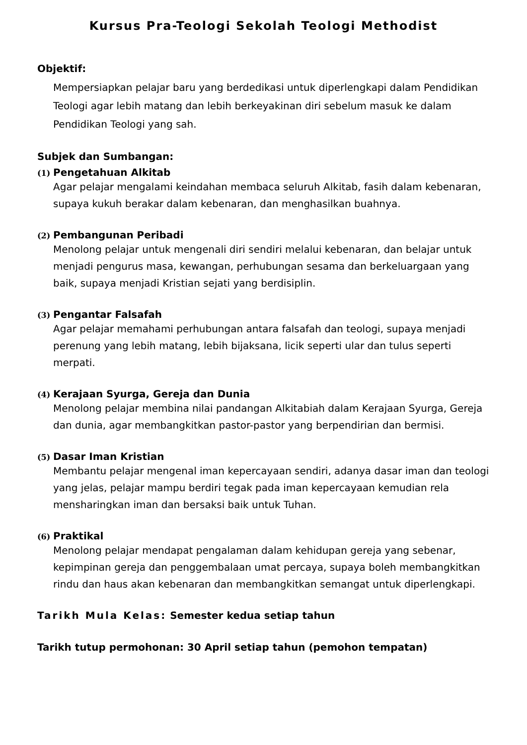Kursus Pra-Teologi Sekolah Teologi Methodist
Objektif:
Mempersiapkan pelajar baru yang berdedikasi untuk diperlengkapi dalam Pendidikan Teologi agar lebih matang dan lebih berkeyakinan diri sebelum masuk ke dalam Pendidikan Teologi yang sah.
Subjek dan Sumbangan:
(1) Pengetahuan Alkitab
Agar pelajar mengalami keindahan membaca seluruh Alkitab, fasih dalam kebenaran, supaya kukuh berakar dalam kebenaran, dan menghasilkan buahnya.
(2) Pembangunan Peribadi
Menolong pelajar untuk mengenali diri sendiri melalui kebenaran, dan belajar untuk menjadi pengurus masa, kewangan, perhubungan sesama dan berkeluargaan yang baik, supaya menjadi Kristian sejati yang berdisiplin.
(3) Pengantar Falsafah
Agar pelajar memahami perhubungan antara falsafah dan teologi, supaya menjadi perenung yang lebih matang, lebih bijaksana, licik seperti ular dan tulus seperti merpati.
(4) Kerajaan Syurga, Gereja dan Dunia
Menolong pelajar membina nilai pandangan Alkitabiah dalam Kerajaan Syurga, Gereja dan dunia, agar membangkitkan pastor-pastor yang berpendirian dan bermisi.
(5) Dasar Iman Kristian
Membantu pelajar mengenal iman kepercayaan sendiri, adanya dasar iman dan teologi yang jelas, pelajar mampu berdiri tegak pada iman kepercayaan kemudian rela mensharingkan iman dan bersaksi baik untuk Tuhan.
(6) Praktikal
Menolong pelajar mendapat pengalaman dalam kehidupan gereja yang sebenar, kepimpinan gereja dan penggembalaan umat percaya, supaya boleh membangkitkan rindu dan haus akan kebenaran dan membangkitkan semangat untuk diperlengkapi.
Tarikh Mula Kelas: Semester kedua setiap tahun
Tarikh tutup permohonan: 30 April setiap tahun (pemohon tempatan)